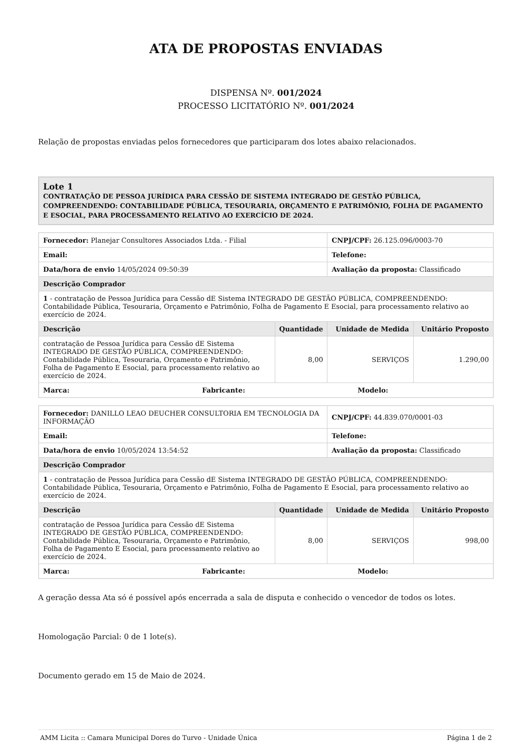ATA DE PROPOSTAS ENVIADAS
DISPENSA Nº. 001/2024
PROCESSO LICITATÓRIO Nº. 001/2024
Relação de propostas enviadas pelos fornecedores que participaram dos lotes abaixo relacionados.
Lote 1
CONTRATAÇÃO DE PESSOA JURÍDICA PARA CESSÃO DE SISTEMA INTEGRADO DE GESTÃO PÚBLICA, COMPREENDENDO: CONTABILIDADE PÚBLICA, TESOURARIA, ORÇAMENTO E PATRIMÔNIO, FOLHA DE PAGAMENTO E ESOCIAL, PARA PROCESSAMENTO RELATIVO AO EXERCÍCIO DE 2024.
| Fornecedor: Planejar Consultores Associados Ltda. - Filial | | CNPJ/CPF: 26.125.096/0003-70 | |
| Email: | | Telefone: | |
| Data/hora de envio 14/05/2024 09:50:39 | | Avaliação da proposta: Classificado | |
| Descrição Comprador | | | |
| 1 - contratação de Pessoa Jurídica para Cessão dE Sistema INTEGRADO DE GESTÃO PÚBLICA, COMPREENDENDO: Contabilidade Pública, Tesouraria, Orçamento e Patrimônio, Folha de Pagamento E Esocial, para processamento relativo ao exercício de 2024. | | | |
| Descrição | Quantidade | Unidade de Medida | Unitário Proposto |
| contratação de Pessoa Jurídica para Cessão dE Sistema INTEGRADO DE GESTÃO PÚBLICA, COMPREENDENDO: Contabilidade Pública, Tesouraria, Orçamento e Patrimônio, Folha de Pagamento E Esocial, para processamento relativo ao exercício de 2024. | 8,00 | SERVIÇOS | 1.290,00 |
| Marca: Fabricante: Modelo: | | | |
| Fornecedor: DANILLO LEAO DEUCHER CONSULTORIA EM TECNOLOGIA DA INFORMAÇÃO | | CNPJ/CPF: 44.839.070/0001-03 | |
| Email: | | Telefone: | |
| Data/hora de envio 10/05/2024 13:54:52 | | Avaliação da proposta: Classificado | |
| Descrição Comprador | | | |
| 1 - contratação de Pessoa Jurídica para Cessão dE Sistema INTEGRADO DE GESTÃO PÚBLICA, COMPREENDENDO: Contabilidade Pública, Tesouraria, Orçamento e Patrimônio, Folha de Pagamento E Esocial, para processamento relativo ao exercício de 2024. | | | |
| Descrição | Quantidade | Unidade de Medida | Unitário Proposto |
| contratação de Pessoa Jurídica para Cessão dE Sistema INTEGRADO DE GESTÃO PÚBLICA, COMPREENDENDO: Contabilidade Pública, Tesouraria, Orçamento e Patrimônio, Folha de Pagamento E Esocial, para processamento relativo ao exercício de 2024. | 8,00 | SERVIÇOS | 998,00 |
| Marca: Fabricante: Modelo: | | | |
A geração dessa Ata só é possível após encerrada a sala de disputa e conhecido o vencedor de todos os lotes.
Homologação Parcial: 0 de 1 lote(s).
Documento gerado em 15 de Maio de 2024.
AMM Licita :: Camara Municipal Dores do Turvo - Unidade Única Página 1 de 2